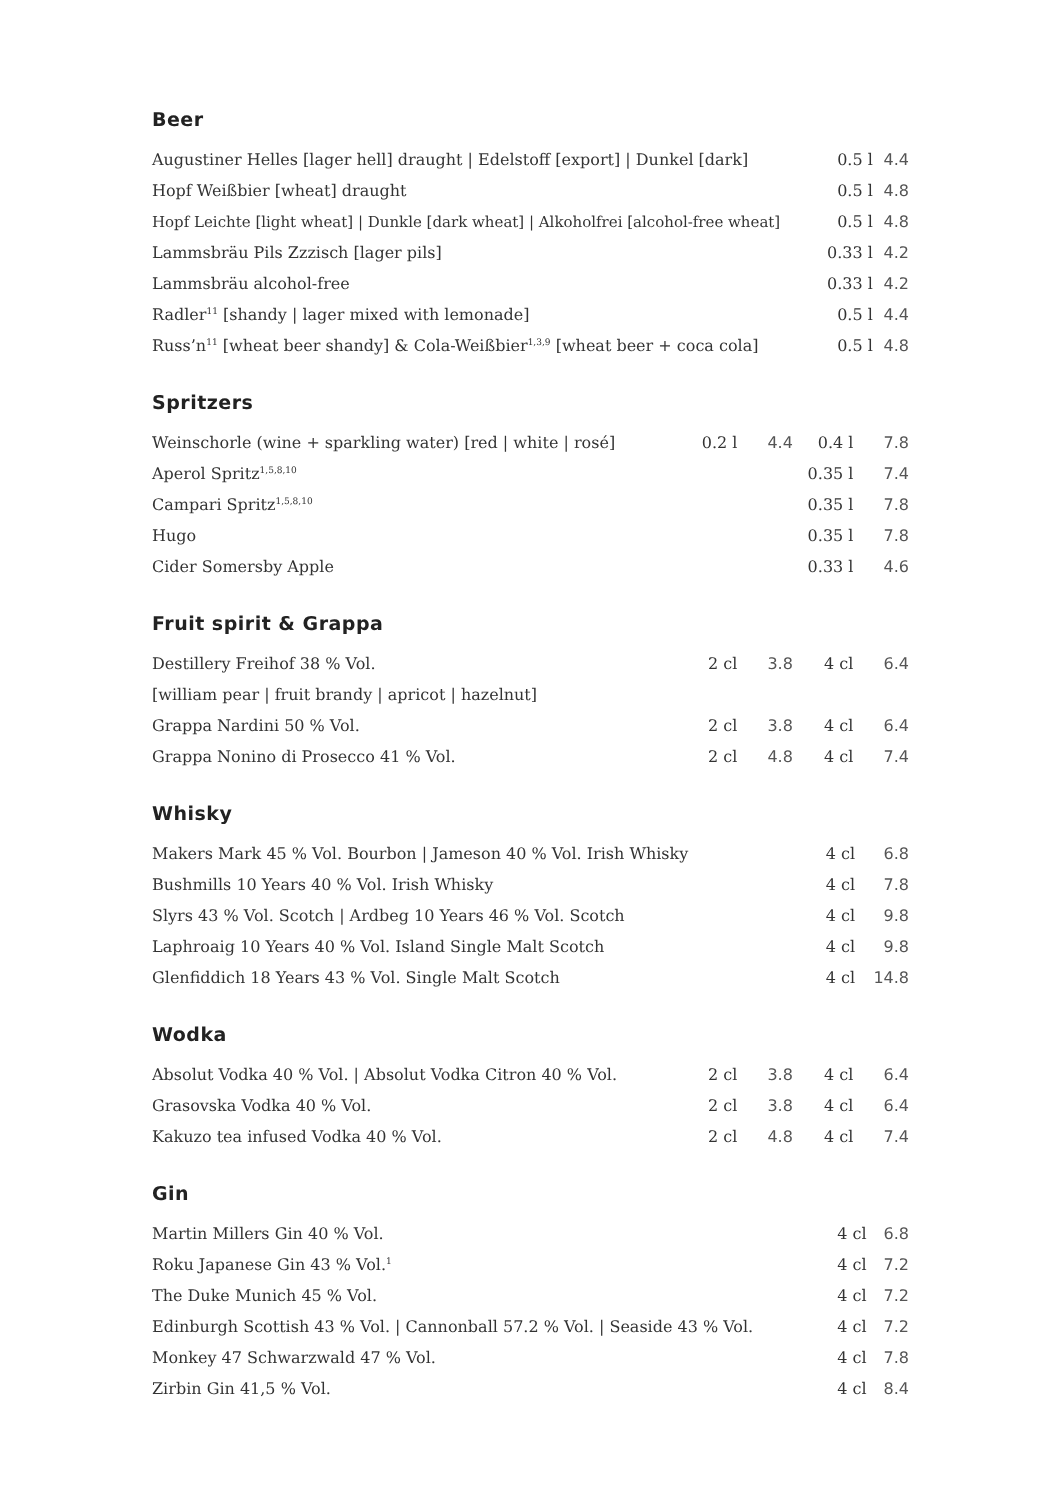Beer
| Augustiner Helles [lager hell] draught / Edelstoff [export] / Dunkel [dark] | | | 0.5 l | 4.4 |
| Hopf Weißbier [wheat] draught | | | 0.5 l | 4.8 |
| Hopf Leichte [light wheat] / Dunkle [dark wheat] / Alkoholfrei [alcohol-free wheat] | | | 0.5 l | 4.8 |
| Lammsbräu Pils Zzzisch [lager pils] | | | 0.33 l | 4.2 |
| Lammsbräu alcohol-free | | | 0.33 l | 4.2 |
| Radler<sup>11</sup> [shandy / lager mixed with lemonade] | | | 0.5 l | 4.4 |
| Russ’n<sup>11</sup> [wheat beer shandy] & Cola-Weißbier<sup>1,3,9</sup> [wheat beer + coca cola] | | | 0.5 l | 4.8 |
Spritzers
| Weinschorle (wine + sparkling water) [red / white / rosé] | 0.2 l | 4.4 | 0.4 l | 7.8 |
| Aperol Spritz<sup>1,5,8,10</sup> | | | 0.35 l | 7.4 |
| Campari Spritz<sup>1,5,8,10</sup> | | | 0.35 l | 7.8 |
| Hugo | | | 0.35 l | 7.8 |
| Cider Somersby Apple | | | 0.33 l | 4.6 |
Fruit spirit & Grappa
| Destillery Freihof 38 % Vol. | 2 cl | 3.8 | 4 cl | 6.4 |
| [william pear / fruit brandy / apricot / hazelnut] | | | | |
| Grappa Nardini 50 % Vol. | 2 cl | 3.8 | 4 cl | 6.4 |
| Grappa Nonino di Prosecco 41 % Vol. | 2 cl | 4.8 | 4 cl | 7.4 |
Whisky
| Makers Mark 45 % Vol. Bourbon / Jameson 40 % Vol. Irish Whisky | | | 4 cl | 6.8 |
| Bushmills 10 Years 40 % Vol. Irish Whisky | | | 4 cl | 7.8 |
| Slyrs 43 % Vol. Scotch / Ardbeg 10 Years 46 % Vol. Scotch | | | 4 cl | 9.8 |
| Laphroaig 10 Years 40 % Vol. Island Single Malt Scotch | | | 4 cl | 9.8 |
| Glenfiddich 18 Years 43 % Vol. Single Malt Scotch | | | 4 cl | 14.8 |
Wodka
| Absolut Vodka 40 % Vol. / Absolut Vodka Citron 40 % Vol. | 2 cl | 3.8 | 4 cl | 6.4 |
| Grasovska Vodka 40 % Vol. | 2 cl | 3.8 | 4 cl | 6.4 |
| Kakuzo tea infused Vodka 40 % Vol. | 2 cl | 4.8 | 4 cl | 7.4 |
Gin
| Martin Millers Gin 40 % Vol. | | | 4 cl | 6.8 |
| Roku Japanese Gin 43 % Vol.<sup>1</sup> | | | 4 cl | 7.2 |
| The Duke Munich 45 % Vol. | | | 4 cl | 7.2 |
| Edinburgh Scottish 43 % Vol. / Cannonball 57.2 % Vol. / Seaside 43 % Vol. | | | 4 cl | 7.2 |
| Monkey 47 Schwarzwald 47 % Vol. | | | 4 cl | 7.8 |
| Zirbin Gin 41,5 % Vol. | | | 4 cl | 8.4 |